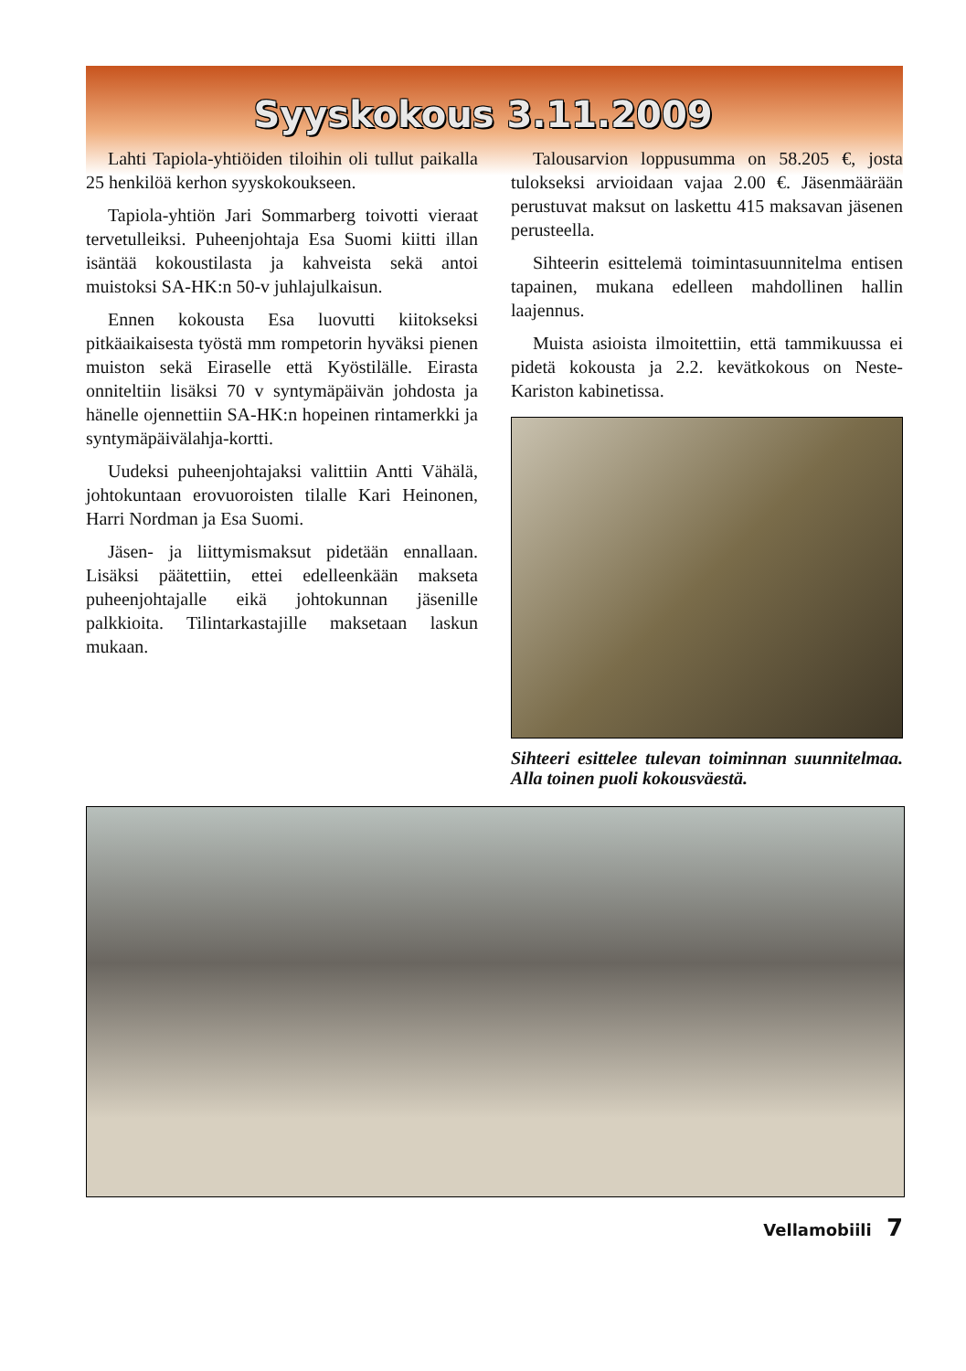Syyskokous 3.11.2009
Lahti Tapiola-yhtiöiden tiloihin oli tullut paikalla 25 henkilöä kerhon syyskokoukseen.
Tapiola-yhtiön Jari Sommarberg toivotti vieraat tervetulleiksi. Puheenjohtaja Esa Suomi kiitti illan isäntää kokoustilasta ja kahveista sekä antoi muistoksi SA-HK:n 50-v juhlajulkaisun.
Ennen kokousta Esa luovutti kiitokseksi pitkäaikaisesta työstä mm rompetorin hyväksi pienen muiston sekä Eiraselle että Kyöstilälle. Eirasta onniteltiin lisäksi 70 v syntymäpäivän johdosta ja hänelle ojennettiin SA-HK:n hopeinen rintamerkki ja syntymäpäivälahja-kortti.
Uudeksi puheenjohtajaksi valittiin Antti Vähälä, johtokuntaan erovuoroisten tilalle Kari Heinonen, Harri Nordman ja Esa Suomi.
Jäsen- ja liittymismaksut pidetään ennallaan. Lisäksi päätettiin, ettei edelleenkään makseta puheenjohtajalle eikä johtokunnan jäsenille palkkioita. Tilintarkastajille maksetaan laskun mukaan.
Talousarvion loppusumma on 58.205 €, josta tulokseksi arvioidaan vajaa 2.00 €. Jäsenmäärään perustuvat maksut on laskettu 415 maksavan jäsenen perusteella.
Sihteerin esittelemä toimintasuunnitelma entisen tapainen, mukana edelleen mahdollinen hallin laajennus.
Muista asioista ilmoitettiin, että tammikuussa ei pidetä kokousta ja 2.2. kevätkokous on Neste-Kariston kabinetissa.
Sihteeri esittelee tulevan toiminnan suunnitelmaa. Alla toinen puoli kokousväestä.
Vellamobiili 7